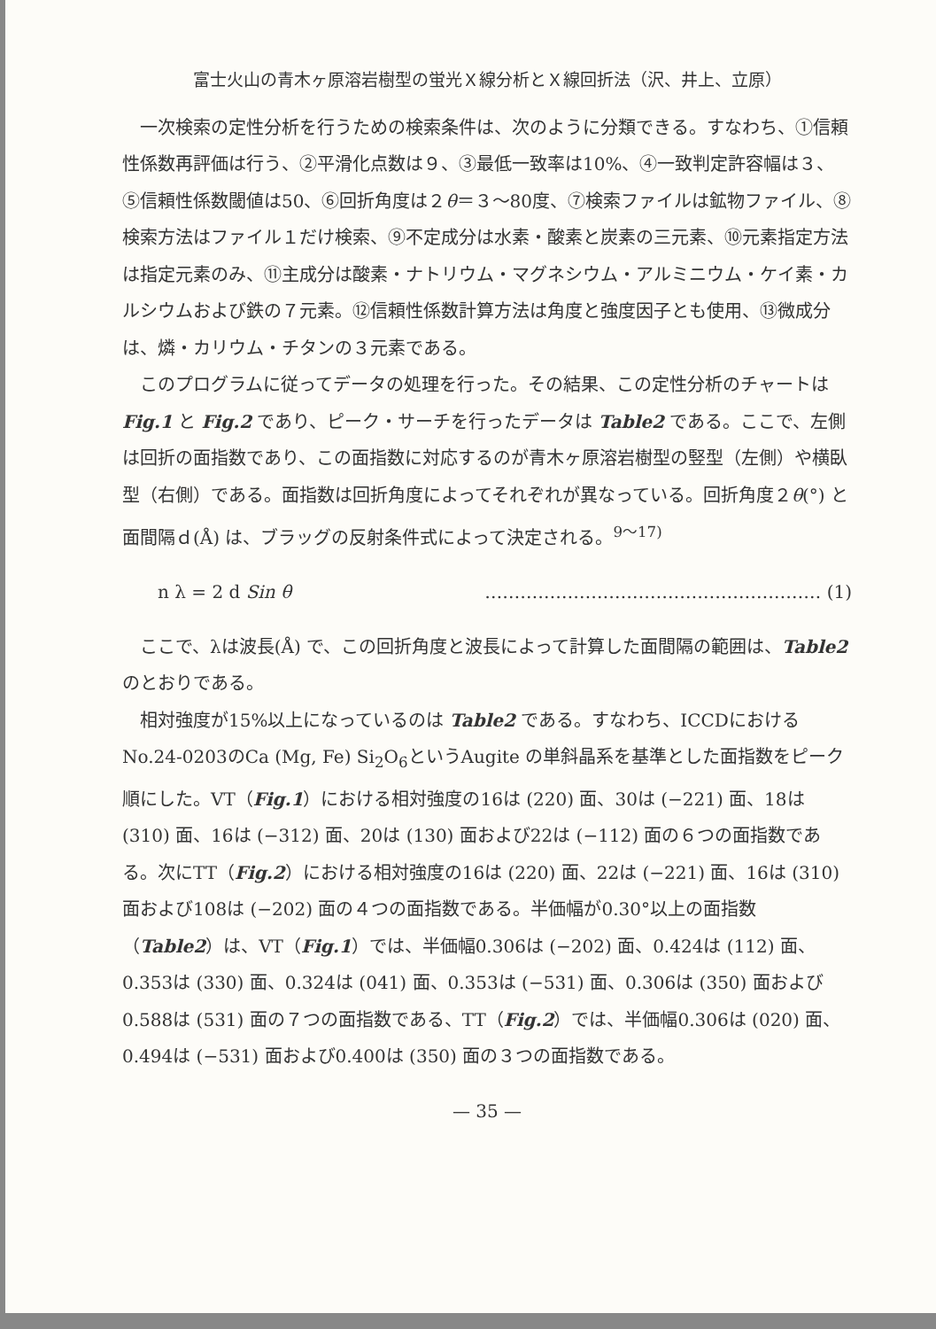富士火山の青木ヶ原溶岩樹型の蛍光Ｘ線分析とＸ線回折法（沢、井上、立原）
一次検索の定性分析を行うための検索条件は、次のように分類できる。すなわち、①信頼性係数再評価は行う、②平滑化点数は９、③最低一致率は10%、④一致判定許容幅は３、⑤信頼性係数閾値は50、⑥回折角度は２θ＝３〜80度、⑦検索ファイルは鉱物ファイル、⑧検索方法はファイル１だけ検索、⑨不定成分は水素・酸素と炭素の三元素、⑩元素指定方法は指定元素のみ、⑪主成分は酸素・ナトリウム・マグネシウム・アルミニウム・ケイ素・カルシウムおよび鉄の７元素。⑫信頼性係数計算方法は角度と強度因子とも使用、⑬微成分は、燐・カリウム・チタンの３元素である。
このプログラムに従ってデータの処理を行った。その結果、この定性分析のチャートは Fig.1 と Fig.2 であり、ピーク・サーチを行ったデータは Table2 である。ここで、左側は回折の面指数であり、この面指数に対応するのが青木ヶ原溶岩樹型の竪型（左側）や横臥型（右側）である。面指数は回折角度によってそれぞれが異なっている。回折角度２θ(°) と面間隔ｄ(Å) は、ブラッグの反射条件式によって決定される。<sup>9〜17)</sup>
n λ = 2 d Sin θ ………………………………………………… (1)
ここで、λは波長(Å) で、この回折角度と波長によって計算した面間隔の範囲は、Table2 のとおりである。
相対強度が15%以上になっているのは Table2 である。すなわち、ICCDにおけるNo.24-0203のCa (Mg, Fe) Si<sub>2</sub>O<sub>6</sub>というAugite の単斜晶系を基準とした面指数をピーク順にした。VT（Fig.1）における相対強度の16は (220) 面、30は (−221) 面、18は (310) 面、16は (−312) 面、20は (130) 面および22は (−112) 面の６つの面指数である。次にTT（Fig.2）における相対強度の16は (220) 面、22は (−221) 面、16は (310) 面および108は (−202) 面の４つの面指数である。半価幅が0.30°以上の面指数（Table2）は、VT（Fig.1）では、半価幅0.306は (−202) 面、0.424は (112) 面、0.353は (330) 面、0.324は (041) 面、0.353は (−531) 面、0.306は (350) 面および0.588は (531) 面の７つの面指数である、TT（Fig.2）では、半価幅0.306は (020) 面、0.494は (−531) 面および0.400は (350) 面の３つの面指数である。
— 35 —